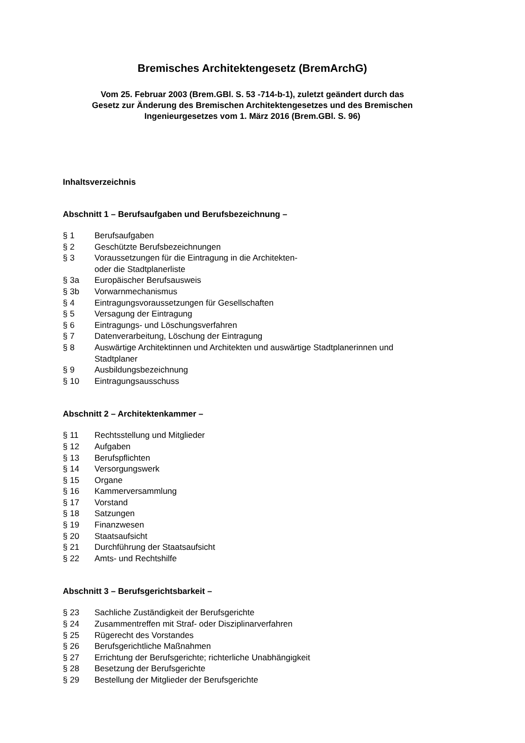Bremisches Architektengesetz (BremArchG)
Vom 25. Februar 2003 (Brem.GBl. S. 53 -714-b-1), zuletzt geändert durch das
Gesetz zur Änderung des Bremischen Architektengesetzes und des Bremischen
Ingenieurgesetzes vom 1. März 2016 (Brem.GBl. S. 96)
Inhaltsverzeichnis
Abschnitt 1 – Berufsaufgaben und Berufsbezeichnung –
§ 1 Berufsaufgaben
§ 2 Geschützte Berufsbezeichnungen
§ 3 Voraussetzungen für die Eintragung in die Architekten-
oder die Stadtplanerliste
§ 3a Europäischer Berufsausweis
§ 3b Vorwarnmechanismus
§ 4 Eintragungsvoraussetzungen für Gesellschaften
§ 5 Versagung der Eintragung
§ 6 Eintragungs- und Löschungsverfahren
§ 7 Datenverarbeitung, Löschung der Eintragung
§ 8 Auswärtige Architektinnen und Architekten und auswärtige Stadtplanerinnen und
Stadtplaner
§ 9 Ausbildungsbezeichnung
§ 10 Eintragungsausschuss
Abschnitt 2 – Architektenkammer –
§ 11 Rechtsstellung und Mitglieder
§ 12 Aufgaben
§ 13 Berufspflichten
§ 14 Versorgungswerk
§ 15 Organe
§ 16 Kammerversammlung
§ 17 Vorstand
§ 18 Satzungen
§ 19 Finanzwesen
§ 20 Staatsaufsicht
§ 21 Durchführung der Staatsaufsicht
§ 22 Amts- und Rechtshilfe
Abschnitt 3 – Berufsgerichtsbarkeit –
§ 23 Sachliche Zuständigkeit der Berufsgerichte
§ 24 Zusammentreffen mit Straf- oder Disziplinarverfahren
§ 25 Rügerecht des Vorstandes
§ 26 Berufsgerichtliche Maßnahmen
§ 27 Errichtung der Berufsgerichte; richterliche Unabhängigkeit
§ 28 Besetzung der Berufsgerichte
§ 29 Bestellung der Mitglieder der Berufsgerichte